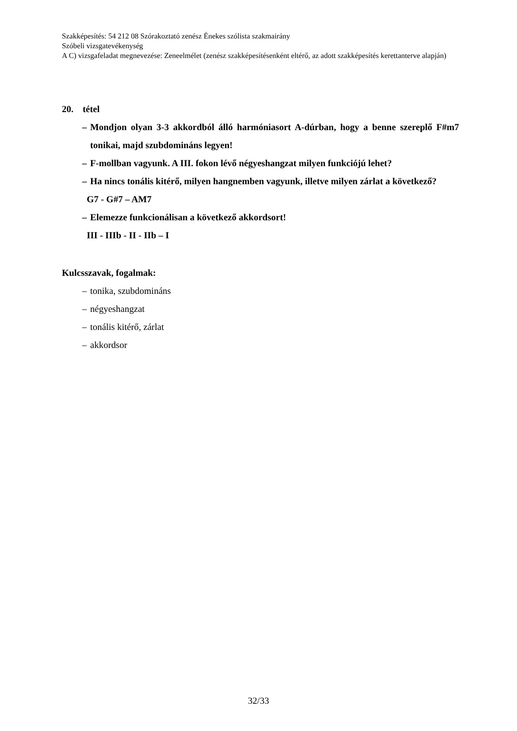Szakképesítés: 54 212 08 Szórakoztató zenész Énekes szólista szakmairány
Szóbeli vizsgatevékenység
A C) vizsgafeladat megnevezése: Zeneelmélet (zenész szakképesítésenként eltérő, az adott szakképesítés kerettanterve alapján)
20. tétel
– Mondjon olyan 3-3 akkordból álló harmóniasort A-dúrban, hogy a benne szereplő F#m7 tonikai, majd szubdomináns legyen!
– F-mollban vagyunk. A III. fokon lévő négyeshangzat milyen funkciójú lehet?
– Ha nincs tonális kitérő, milyen hangnemben vagyunk, illetve milyen zárlat a következő?
G7 - G#7 – AM7
– Elemezze funkcionálisan a következő akkordsort!
III - IIIb - II - IIb – I
Kulcsszavak, fogalmak:
– tonika, szubdomináns
– négyeshangzat
– tonális kitérő, zárlat
– akkordsor
32/33